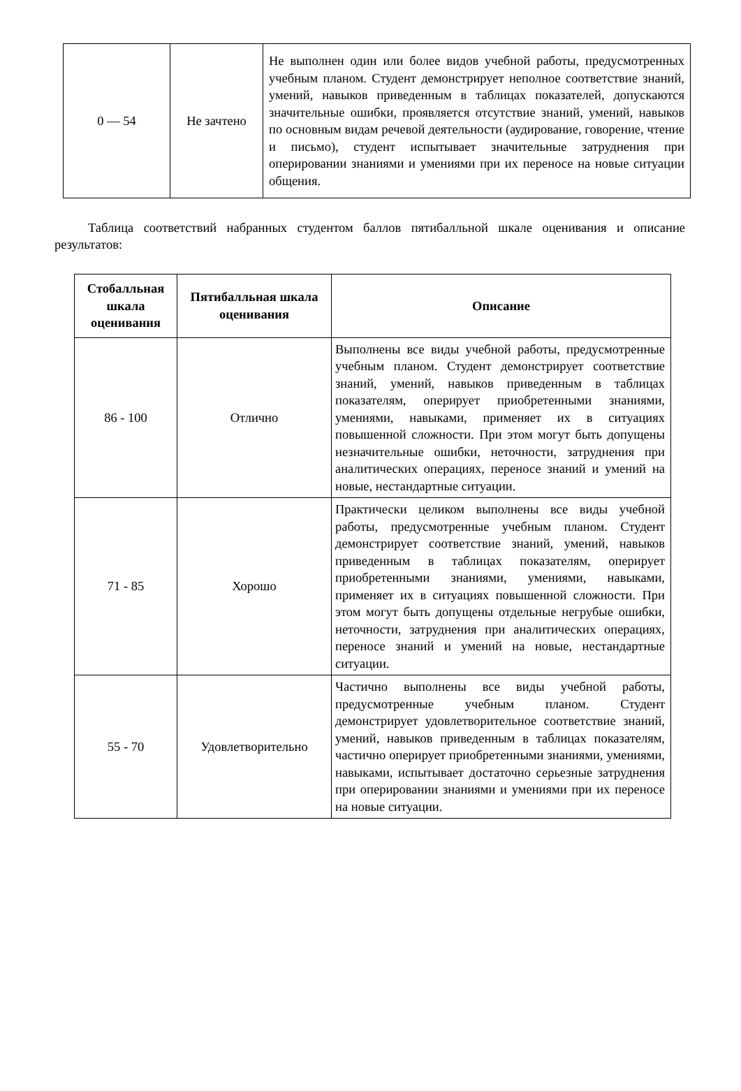| 0 — 54 | Не зачтено | Не выполнен один или более видов учебной работы, предусмотренных учебным планом. Студент демонстрирует неполное соответствие знаний, умений, навыков приведенным в таблицах показателей, допускаются значительные ошибки, проявляется отсутствие знаний, умений, навыков по основным видам речевой деятельности (аудирование, говорение, чтение и письмо), студент испытывает значительные затруднения при оперировании знаниями и умениями при их переносе на новые ситуации общения. |
Таблица соответствий набранных студентом баллов пятибалльной шкале оценивания и описание результатов:
| Стобалльная шкала оценивания | Пятибалльная шкала оценивания | Описание |
| --- | --- | --- |
| 86 - 100 | Отлично | Выполнены все виды учебной работы, предусмотренные учебным планом. Студент демонстрирует соответствие знаний, умений, навыков приведенным в таблицах показателям, оперирует приобретенными знаниями, умениями, навыками, применяет их в ситуациях повышенной сложности. При этом могут быть допущены незначительные ошибки, неточности, затруднения при аналитических операциях, переносе знаний и умений на новые, нестандартные ситуации. |
| 71 - 85 | Хорошо | Практически целиком выполнены все виды учебной работы, предусмотренные учебным планом. Студент демонстрирует соответствие знаний, умений, навыков приведенным в таблицах показателям, оперирует приобретенными знаниями, умениями, навыками, применяет их в ситуациях повышенной сложности. При этом могут быть допущены отдельные негрубые ошибки, неточности, затруднения при аналитических операциях, переносе знаний и умений на новые, нестандартные ситуации. |
| 55 - 70 | Удовлетворительно | Частично выполнены все виды учебной работы, предусмотренные учебным планом. Студент демонстрирует удовлетворительное соответствие знаний, умений, навыков приведенным в таблицах показателям, частично оперирует приобретенными знаниями, умениями, навыками, испытывает достаточно серьезные затруднения при оперировании знаниями и умениями при их переносе на новые ситуации. |